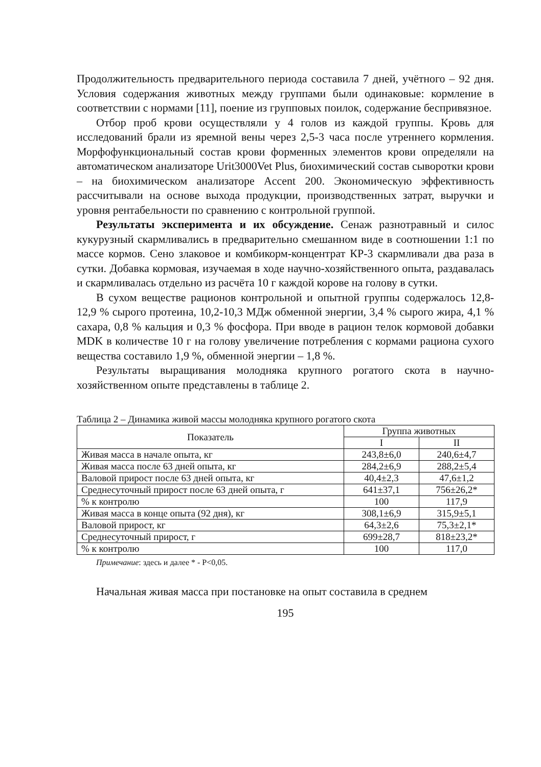Продолжительность предварительного периода составила 7 дней, учёт­ного – 92 дня. Условия содержания животных между группами были одинаковые: кормление в соответствии с нормами [11], поение из груп­повых поилок, содержание беспривязное.
Отбор проб крови осуществляли у 4 голов из каждой группы. Кровь для исследований брали из яремной вены через 2,5-3 часа после утрен­него кормления. Морфофункциональный состав крови форменных эле­ментов крови определяли на автоматическом анализаторе Urit3000Vet Plus, биохимический состав сыворотки крови – на биохимическом ана­лизаторе Accent 200. Экономическую эффективность рассчитывали на основе выхода продукции, производственных затрат, выручки и уровня рентабельности по сравнению с контрольной группой.
Результаты эксперимента и их обсуждение. Сенаж разнотравный и силос кукурузный скармливались в предварительно смешанном виде в соотношении 1:1 по массе кормов. Сено злаковое и комбикорм-кон­центрат КР-3 скармливали два раза в сутки. Добавка кормовая, изучае­мая в ходе научно-хозяйственного опыта, раздавалась и скармливалась отдельно из расчёта 10 г каждой корове на голову в сутки.
В сухом веществе рационов контрольной и опытной группы содер­жалось 12,8-12,9 % сырого протеина, 10,2-10,3 МДж обменной энергии, 3,4 % сырого жира, 4,1 % сахара, 0,8 % кальция и 0,3 % фосфора. При вводе в рацион телок кормовой добавки MDK в количестве 10 г на го­лову увеличение потребления с кормами рациона сухого вещества со­ставило 1,9 %, обменной энергии – 1,8 %.
Результаты выращивания молодняка крупного рогатого скота в научно-хозяйственном опыте представлены в таблице 2.
Таблица 2 – Динамика живой массы молодняка крупного рогатого скота
| Показатель | Группа животных | |
| --- | --- | --- |
| | I | II |
| Живая масса в начале опыта, кг | 243,8±6,0 | 240,6±4,7 |
| Живая масса после 63 дней опыта, кг | 284,2±6,9 | 288,2±5,4 |
| Валовой прирост после 63 дней опыта, кг | 40,4±2,3 | 47,6±1,2 |
| Среднесуточный прирост после 63 дней опыта, г | 641±37,1 | 756±26,2* |
| % к контролю | 100 | 117,9 |
| Живая масса в конце опыта (92 дня), кг | 308,1±6,9 | 315,9±5,1 |
| Валовой прирост, кг | 64,3±2,6 | 75,3±2,1* |
| Среднесуточный прирост, г | 699±28,7 | 818±23,2* |
| % к контролю | 100 | 117,0 |
Примечание: здесь и далее * - Р<0,05.
Начальная живая масса при постановке на опыт составила в среднем
195